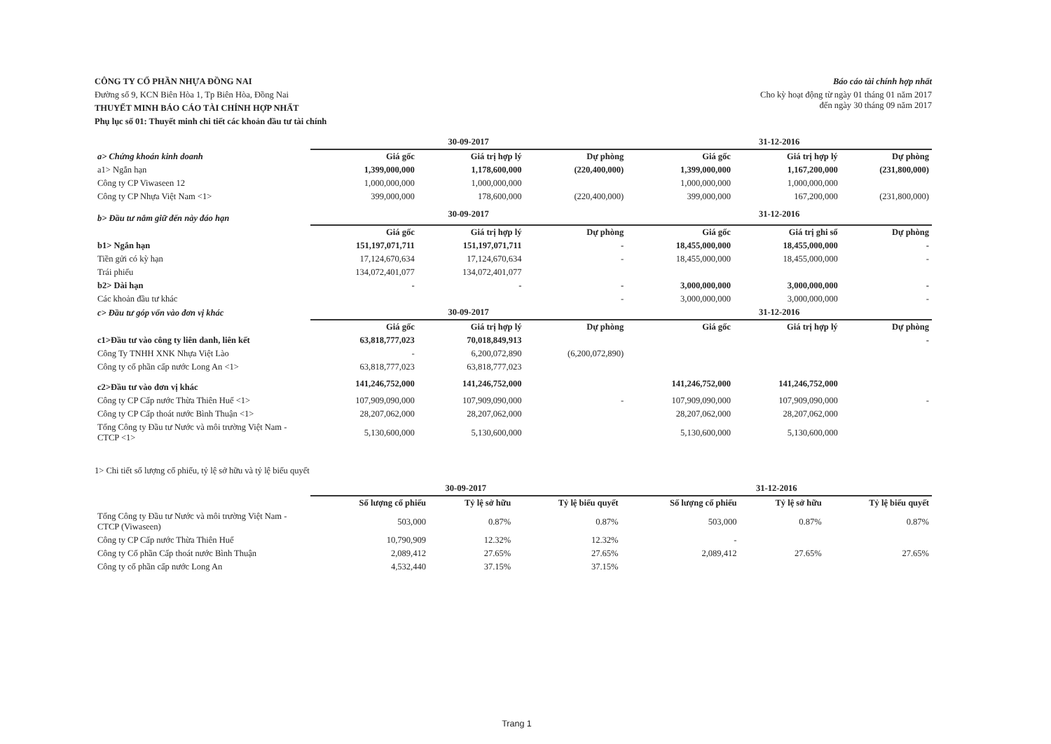CÔNG TY CỔ PHẦN NHỰA ĐỒNG NAI
Đường số 9, KCN Biên Hòa 1, Tp Biên Hòa, Đồng Nai
THUYẾT MINH BÁO CÁO TÀI CHÍNH HỢP NHẤT
Phụ lục số 01: Thuyết minh chi tiết các khoản đầu tư tài chính
Báo cáo tài chính hợp nhất
Cho kỳ hoạt động từ ngày 01 tháng 01 năm 2017
đến ngày 30 tháng 09 năm 2017
| | 30-09-2017 | | | 31-12-2016 | | |
| a> Chứng khoán kinh doanh | Giá gốc | Giá trị hợp lý | Dự phòng | Giá gốc | Giá trị hợp lý | Dự phòng |
| a1> Ngắn hạn | 1,399,000,000 | 1,178,600,000 | (220,400,000) | 1,399,000,000 | 1,167,200,000 | (231,800,000) |
| Công ty CP Viwaseen 12 | 1,000,000,000 | 1,000,000,000 | | 1,000,000,000 | 1,000,000,000 | |
| Công ty CP Nhựa Việt Nam <1> | 399,000,000 | 178,600,000 | (220,400,000) | 399,000,000 | 167,200,000 | (231,800,000) |
| b> Đầu tư nắm giữ đến này đáo hạn | 30-09-2017 | | | 31-12-2016 | | |
| | Giá gốc | Giá trị hợp lý | Dự phòng | Giá gốc | Giá trị ghi sổ | Dự phòng |
| b1> Ngắn hạn | 151,197,071,711 | 151,197,071,711 | - | 18,455,000,000 | 18,455,000,000 | - |
| Tiền gửi có kỳ hạn | 17,124,670,634 | 17,124,670,634 | - | 18,455,000,000 | 18,455,000,000 | - |
| Trái phiếu | 134,072,401,077 | 134,072,401,077 | | | | |
| b2> Dài hạn | - | - | - | 3,000,000,000 | 3,000,000,000 | - |
| Các khoản đầu tư khác | | | - | 3,000,000,000 | 3,000,000,000 | - |
| c> Đầu tư góp vốn vào đơn vị khác | 30-09-2017 | | | 31-12-2016 | | |
| | Giá gốc | Giá trị hợp lý | Dự phòng | Giá gốc | Giá trị hợp lý | Dự phòng |
| c1>Đầu tư vào công ty liên danh, liên kết | 63,818,777,023 | 70,018,849,913 | | | | - |
| Công Ty TNHH XNK Nhựa Việt Lào | - | 6,200,072,890 | (6,200,072,890) | | | |
| Công ty cổ phần cấp nước Long An <1> | 63,818,777,023 | 63,818,777,023 | | | | |
| c2>Đầu tư vào đơn vị khác | 141,246,752,000 | 141,246,752,000 | | 141,246,752,000 | 141,246,752,000 | |
| Công ty CP Cấp nước Thừa Thiên Huế <1> | 107,909,090,000 | 107,909,090,000 | - | 107,909,090,000 | 107,909,090,000 | - |
| Công ty CP Cấp thoát nước Bình Thuận <1> | 28,207,062,000 | 28,207,062,000 | | 28,207,062,000 | 28,207,062,000 | |
| Tổng Công ty Đầu tư Nước và môi trường Việt Nam - CTCP <1> | 5,130,600,000 | 5,130,600,000 | | 5,130,600,000 | 5,130,600,000 | |
1> Chi tiết số lượng cổ phiếu, tỷ lệ sở hữu và tỷ lệ biểu quyết
| | 30-09-2017 | | | 31-12-2016 | | |
| | Số lượng cổ phiếu | Tỷ lệ sở hữu | Tỷ lệ biểu quyết | Số lượng cổ phiếu | Tỷ lệ sở hữu | Tỷ lệ biểu quyết |
| Tổng Công ty Đầu tư Nước và môi trường Việt Nam - CTCP (Viwaseen) | 503,000 | 0.87% | 0.87% | 503,000 | 0.87% | 0.87% |
| Công ty CP Cấp nước Thừa Thiên Huế | 10,790,909 | 12.32% | 12.32% | - | | |
| Công ty Cổ phần Cấp thoát nước Bình Thuận | 2,089,412 | 27.65% | 27.65% | 2,089,412 | 27.65% | 27.65% |
| Công ty cổ phần cấp nước Long An | 4,532,440 | 37.15% | 37.15% | | | |
Trang 1